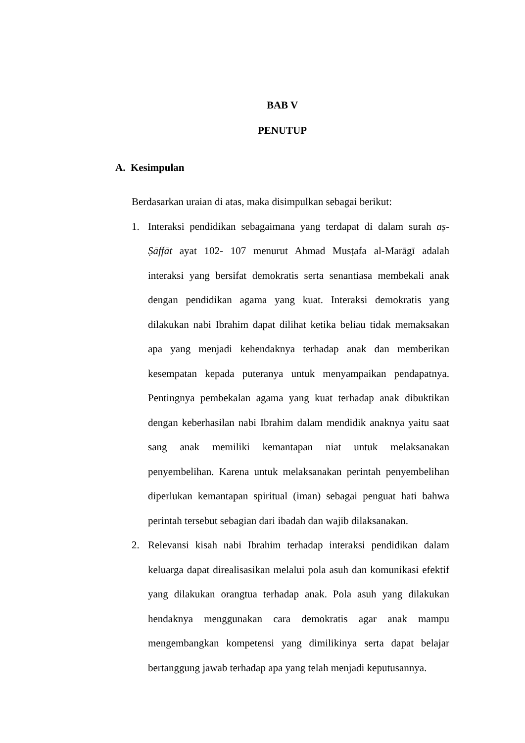BAB V
PENUTUP
A. Kesimpulan
Berdasarkan uraian di atas, maka disimpulkan sebagai berikut:
1. Interaksi pendidikan sebagaimana yang terdapat di dalam surah aṣ-Ṣāffāt ayat 102- 107 menurut Ahmad Musṭafa al-Marāgī adalah interaksi yang bersifat demokratis serta senantiasa membekali anak dengan pendidikan agama yang kuat. Interaksi demokratis yang dilakukan nabi Ibrahim dapat dilihat ketika beliau tidak memaksakan apa yang menjadi kehendaknya terhadap anak dan memberikan kesempatan kepada puteranya untuk menyampaikan pendapatnya. Pentingnya pembekalan agama yang kuat terhadap anak dibuktikan dengan keberhasilan nabi Ibrahim dalam mendidik anaknya yaitu saat sang anak memiliki kemantapan niat untuk melaksanakan penyembelihan. Karena untuk melaksanakan perintah penyembelihan diperlukan kemantapan spiritual (iman) sebagai penguat hati bahwa perintah tersebut sebagian dari ibadah dan wajib dilaksanakan.
2. Relevansi kisah nabi Ibrahim terhadap interaksi pendidikan dalam keluarga dapat direalisasikan melalui pola asuh dan komunikasi efektif yang dilakukan orangtua terhadap anak. Pola asuh yang dilakukan hendaknya menggunakan cara demokratis agar anak mampu mengembangkan kompetensi yang dimilikinya serta dapat belajar bertanggung jawab terhadap apa yang telah menjadi keputusannya.